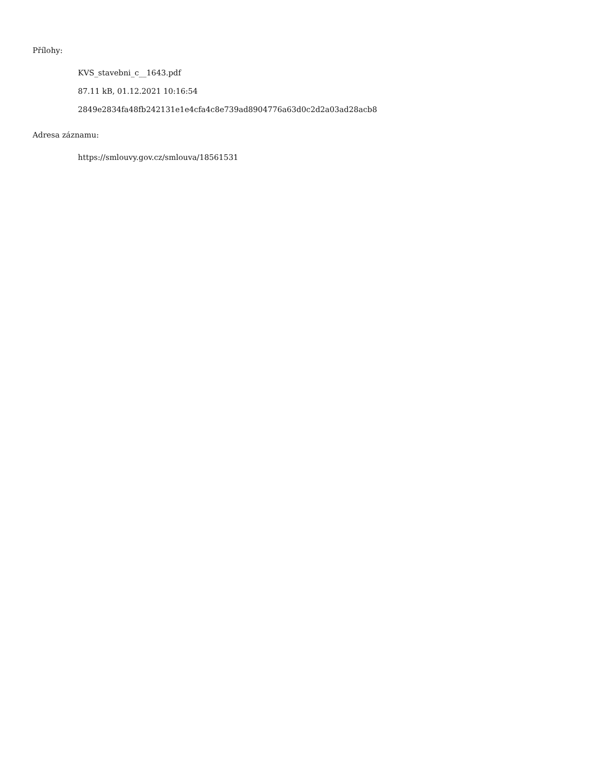Přílohy:
KVS_stavebni_c__1643.pdf
87.11 kB, 01.12.2021 10:16:54
2849e2834fa48fb242131e1e4cfa4c8e739ad8904776a63d0c2d2a03ad28acb8
Adresa záznamu:
https://smlouvy.gov.cz/smlouva/18561531